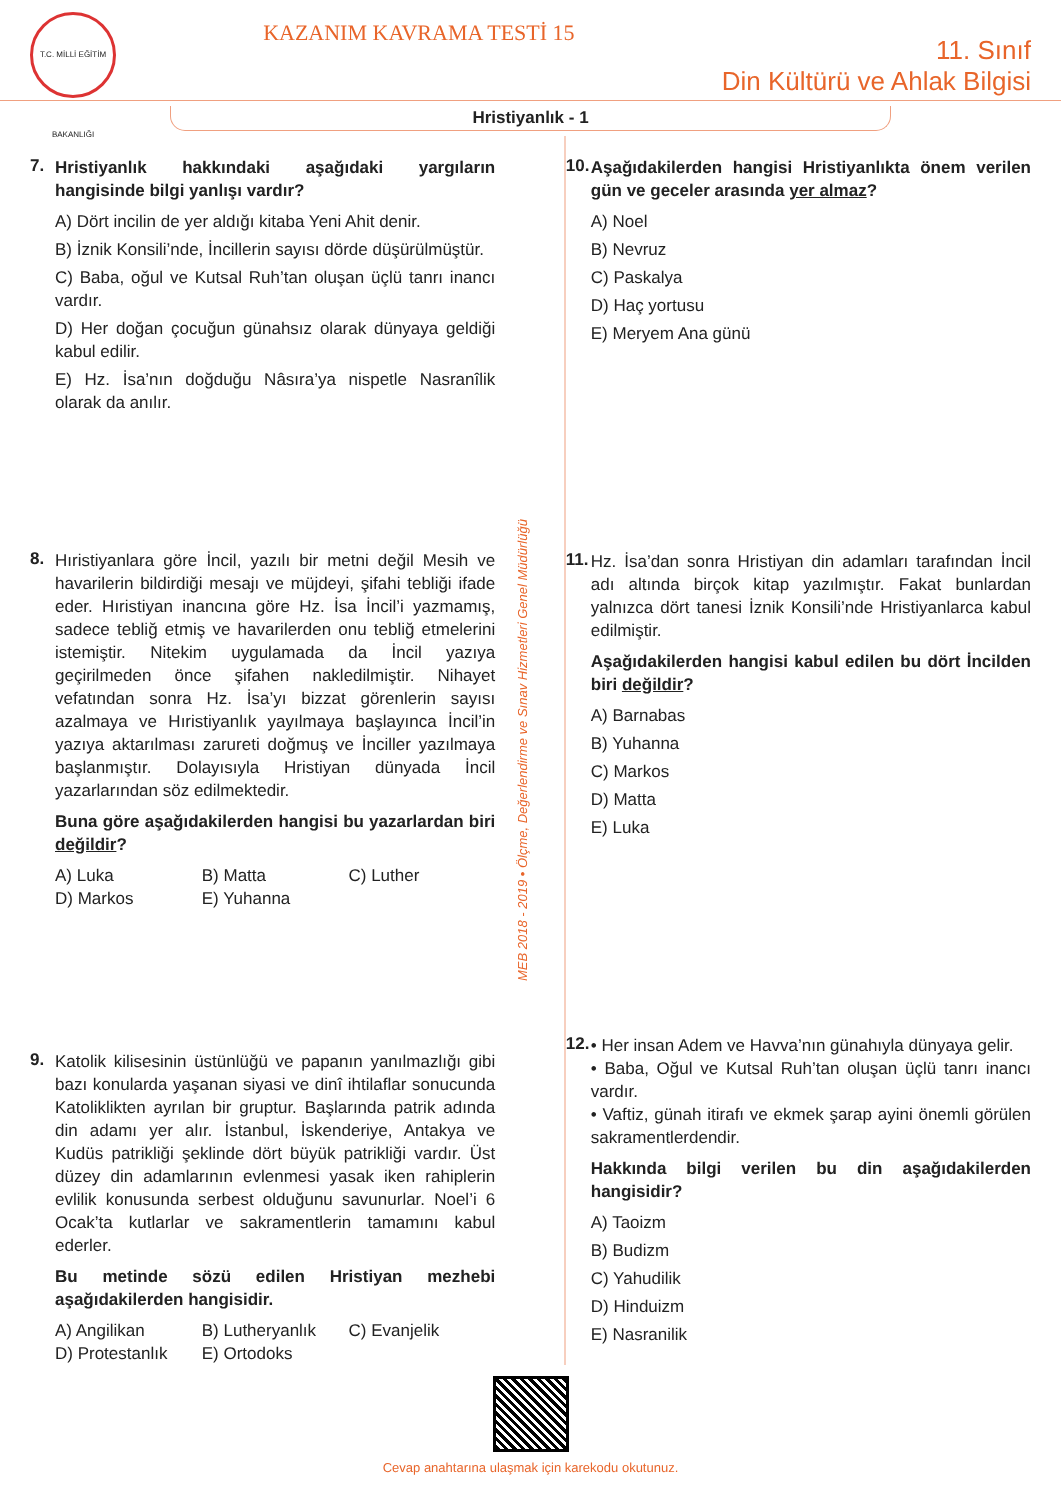T.C. MİLLİ EĞİTİM BAKANLIĞI
KAZANIM KAVRAMA TESTİ 15
11. Sınıf
Din Kültürü ve Ahlak Bilgisi
Hristiyanlık - 1
7.
Hristiyanlık hakkındaki aşağıdaki yargıların hangisinde bilgi yanlışı vardır?
A) Dört incilin de yer aldığı kitaba Yeni Ahit denir.
B) İznik Konsili’nde, İncillerin sayısı dörde düşürülmüştür.
C) Baba, oğul ve Kutsal Ruh’tan oluşan üçlü tanrı inancı vardır.
D) Her doğan çocuğun günahsız olarak dünyaya geldiği kabul edilir.
E) Hz. İsa’nın doğduğu Nâsıra’ya nispetle Nasranîlik olarak da anılır.
8.
Hıristiyanlara göre İncil, yazılı bir metni değil Mesih ve havarilerin bildirdiği mesajı ve müjdeyi, şifahi tebliği ifade eder. Hıristiyan inancına göre Hz. İsa İncil’i yazmamış, sadece tebliğ etmiş ve havarilerden onu tebliğ etmelerini istemiştir. Nitekim uygulamada da İncil yazıya geçirilmeden önce şifahen nakledilmiştir. Nihayet vefatından sonra Hz. İsa’yı bizzat görenlerin sayısı azalmaya ve Hıristiyanlık yayılmaya başlayınca İncil’in yazıya aktarılması zarureti doğmuş ve İnciller yazılmaya başlanmıştır. Dolayısıyla Hristiyan dünyada İncil yazarlarından söz edilmektedir.
Buna göre aşağıdakilerden hangisi bu yazarlardan biri değildir?
A) Luka B) Matta C) Luther D) Markos E) Yuhanna
9.
Katolik kilisesinin üstünlüğü ve papanın yanılmazlığı gibi bazı konularda yaşanan siyasi ve dinî ihtilaflar sonucunda Katoliklikten ayrılan bir gruptur. Başlarında patrik adında din adamı yer alır. İstanbul, İskenderiye, Antakya ve Kudüs patrikliği şeklinde dört büyük patrikliği vardır. Üst düzey din adamlarının evlenmesi yasak iken rahiplerin evlilik konusunda serbest olduğunu savunurlar. Noel’i 6 Ocak’ta kutlarlar ve sakramentlerin tamamını kabul ederler.
Bu metinde sözü edilen Hristiyan mezhebi aşağıdakilerden hangisidir.
A) Angilikan B) Lutheryanlık C) Evanjelik D) Protestanlık E) Ortodoks
MEB 2018 - 2019 • Ölçme, Değerlendirme ve Sınav Hizmetleri Genel Müdürlüğü
10.
Aşağıdakilerden hangisi Hristiyanlıkta önem verilen gün ve geceler arasında yer almaz?
A) Noel
B) Nevruz
C) Paskalya
D) Haç yortusu
E) Meryem Ana günü
11.
Hz. İsa’dan sonra Hristiyan din adamları tarafından İncil adı altında birçok kitap yazılmıştır. Fakat bunlardan yalnızca dört tanesi İznik Konsili’nde Hristiyanlarca kabul edilmiştir.
Aşağıdakilerden hangisi kabul edilen bu dört İncilden biri değildir?
A) Barnabas
B) Yuhanna
C) Markos
D) Matta
E) Luka
12.
• Her insan Adem ve Havva’nın günahıyla dünyaya gelir.
• Baba, Oğul ve Kutsal Ruh’tan oluşan üçlü tanrı inancı vardır.
• Vaftiz, günah itirafı ve ekmek şarap ayini önemli görülen sakramentlerdendir.
Hakkında bilgi verilen bu din aşağıdakilerden hangisidir?
A) Taoizm
B) Budizm
C) Yahudilik
D) Hinduizm
E) Nasranilik
Cevap anahtarına ulaşmak için karekodu okutunuz.